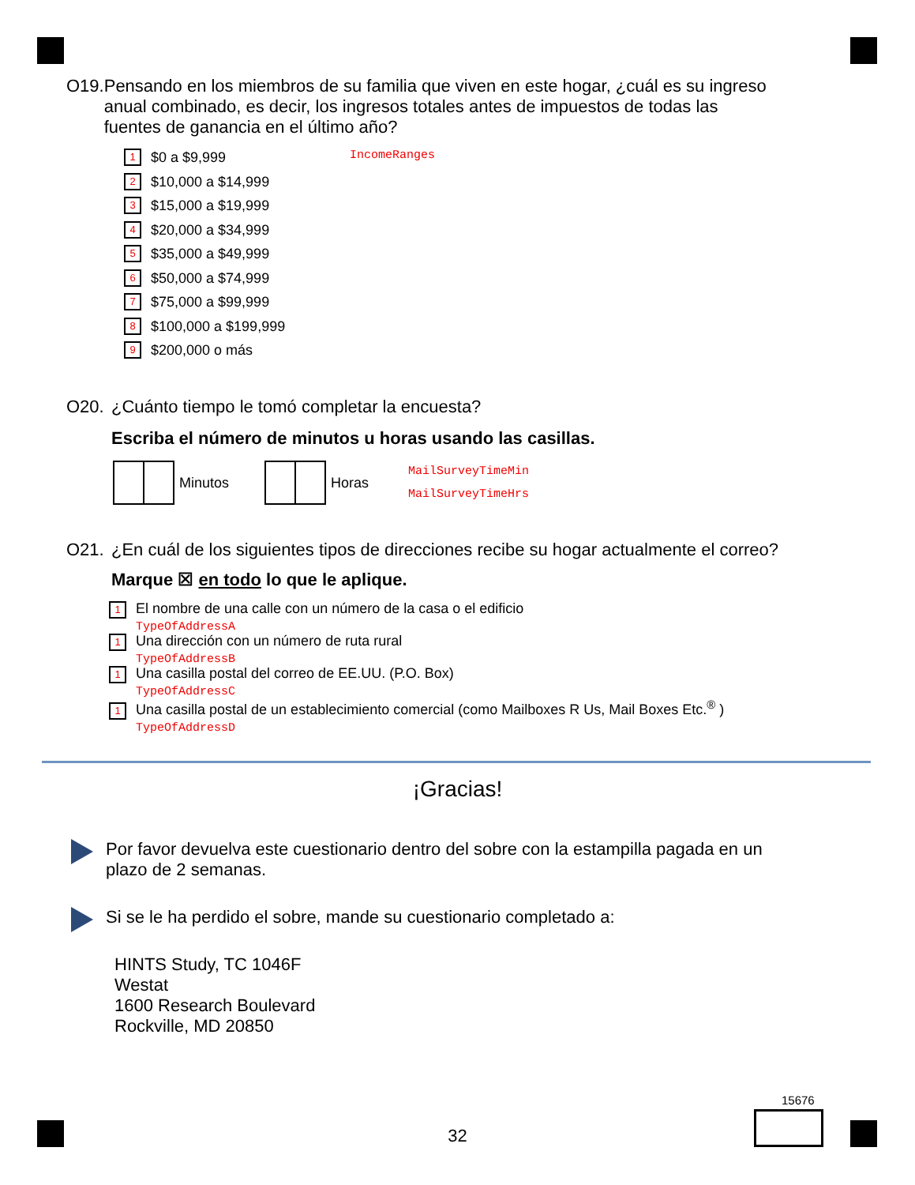O19. Pensando en los miembros de su familia que viven en este hogar, ¿cuál es su ingreso anual combinado, es decir, los ingresos totales antes de impuestos de todas las fuentes de ganancia en el último año?
IncomeRanges
1 $0 a $9,999
2 $10,000 a $14,999
3 $15,000 a $19,999
4 $20,000 a $34,999
5 $35,000 a $49,999
6 $50,000 a $74,999
7 $75,000 a $99,999
8 $100,000 a $199,999
9 $200,000 o más
O20. ¿Cuánto tiempo le tomó completar la encuesta?
Escriba el número de minutos u horas usando las casillas.
Minutos Horas MailSurveyTimeMin
MailSurveyTimeHrs
O21. ¿En cuál de los siguientes tipos de direcciones recibe su hogar actualmente el correo?
Marque ☒ en todo lo que le aplique.
1 El nombre de una calle con un número de la casa o el edificio
TypeOfAddressA
1 Una dirección con un número de ruta rural
TypeOfAddressB
1 Una casilla postal del correo de EE.UU. (P.O. Box)
TypeOfAddressC
1 Una casilla postal de un establecimiento comercial (como Mailboxes R Us, Mail Boxes Etc.<sup>®</sup> )
TypeOfAddressD
¡Gracias!
Por favor devuelva este cuestionario dentro del sobre con la estampilla pagada en un plazo de 2 semanas.
Si se le ha perdido el sobre, mande su cuestionario completado a:
HINTS Study, TC 1046F
Westat
1600 Research Boulevard
Rockville, MD 20850
15676
32